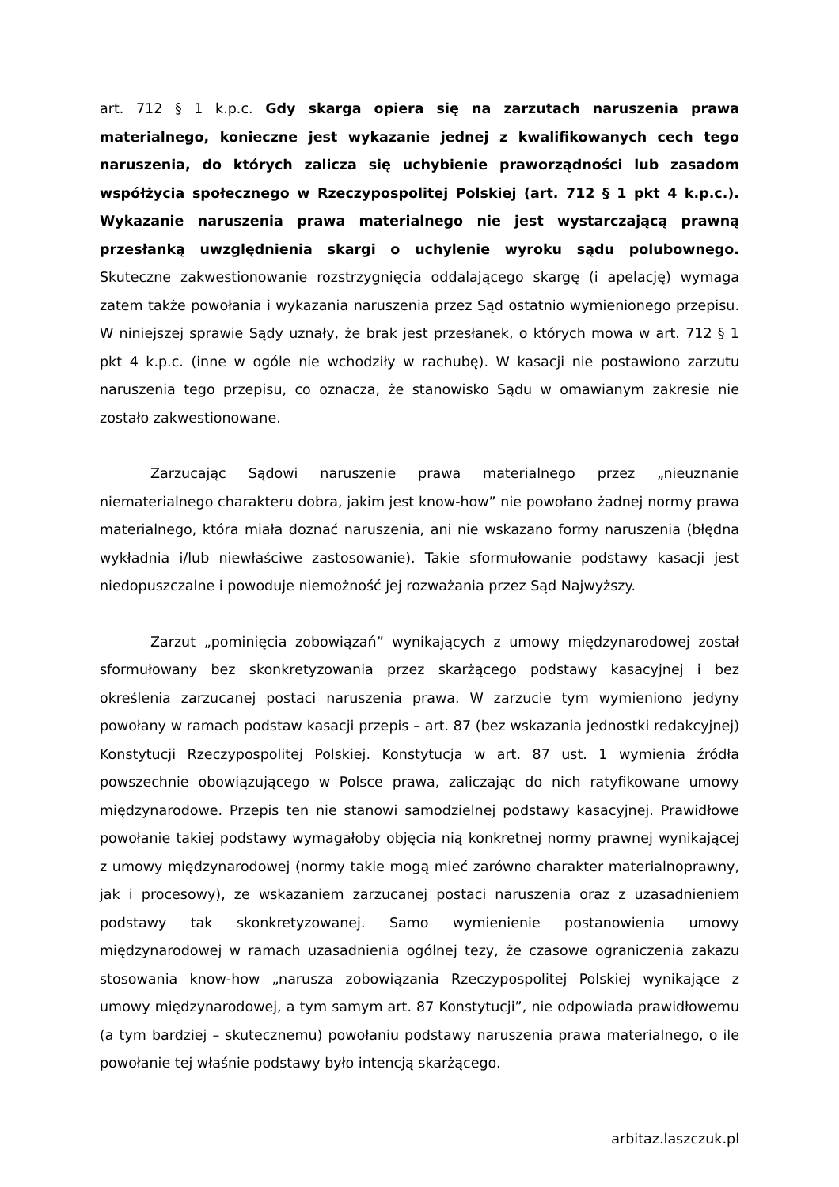art. 712 § 1 k.p.c. Gdy skarga opiera się na zarzutach naruszenia prawa materialnego, konieczne jest wykazanie jednej z kwalifikowanych cech tego naruszenia, do których zalicza się uchybienie praworządności lub zasadom współżycia społecznego w Rzeczypospolitej Polskiej (art. 712 § 1 pkt 4 k.p.c.). Wykazanie naruszenia prawa materialnego nie jest wystarczającą prawną przesłanką uwzględnienia skargi o uchylenie wyroku sądu polubownego. Skuteczne zakwestionowanie rozstrzygnięcia oddalającego skargę (i apelację) wymaga zatem także powołania i wykazania naruszenia przez Sąd ostatnio wymienionego przepisu. W niniejszej sprawie Sądy uznały, że brak jest przesłanek, o których mowa w art. 712 § 1 pkt 4 k.p.c. (inne w ogóle nie wchodziły w rachubę). W kasacji nie postawiono zarzutu naruszenia tego przepisu, co oznacza, że stanowisko Sądu w omawianym zakresie nie zostało zakwestionowane.
Zarzucając Sądowi naruszenie prawa materialnego przez „nieuznanie niematerialnego charakteru dobra, jakim jest know-how” nie powołano żadnej normy prawa materialnego, która miała doznać naruszenia, ani nie wskazano formy naruszenia (błędna wykładnia i/lub niewłaściwe zastosowanie). Takie sformułowanie podstawy kasacji jest niedopuszczalne i powoduje niemożność jej rozważania przez Sąd Najwyższy.
Zarzut „pominięcia zobowiązań” wynikających z umowy międzynarodowej został sformułowany bez skonkretyzowania przez skarżącego podstawy kasacyjnej i bez określenia zarzucanej postaci naruszenia prawa. W zarzucie tym wymieniono jedyny powołany w ramach podstaw kasacji przepis – art. 87 (bez wskazania jednostki redakcyjnej) Konstytucji Rzeczypospolitej Polskiej. Konstytucja w art. 87 ust. 1 wymienia źródła powszechnie obowiązującego w Polsce prawa, zaliczając do nich ratyfikowane umowy międzynarodowe. Przepis ten nie stanowi samodzielnej podstawy kasacyjnej. Prawidłowe powołanie takiej podstawy wymagałoby objęcia nią konkretnej normy prawnej wynikającej z umowy międzynarodowej (normy takie mogą mieć zarówno charakter materialnoprawny, jak i procesowy), ze wskazaniem zarzucanej postaci naruszenia oraz z uzasadnieniem podstawy tak skonkretyzowanej. Samo wymienienie postanowienia umowy międzynarodowej w ramach uzasadnienia ogólnej tezy, że czasowe ograniczenia zakazu stosowania know-how „narusza zobowiązania Rzeczypospolitej Polskiej wynikające z umowy międzynarodowej, a tym samym art. 87 Konstytucji”, nie odpowiada prawidłowemu (a tym bardziej – skutecznemu) powołaniu podstawy naruszenia prawa materialnego, o ile powołanie tej właśnie podstawy było intencją skarżącego.
arbitaz.laszczuk.pl